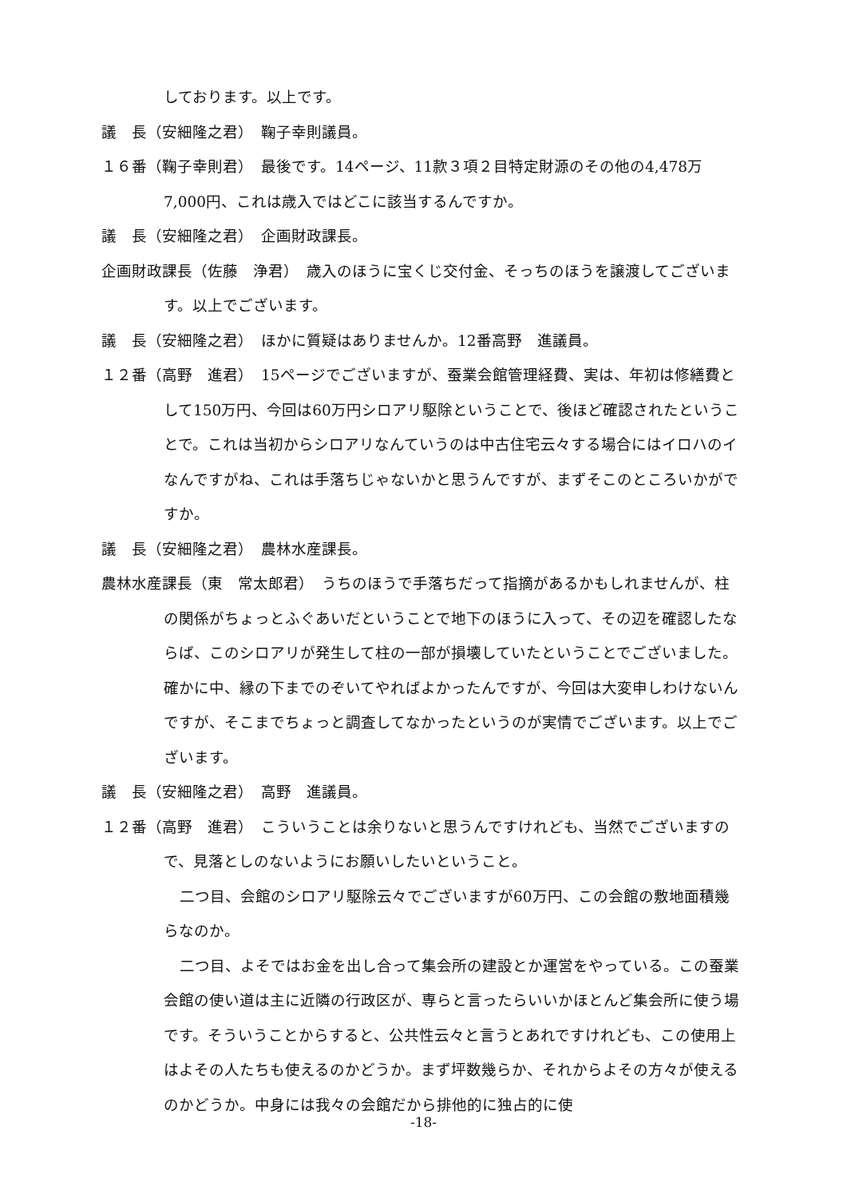しております。以上です。
議　長（安細隆之君）　鞠子幸則議員。
１６番（鞠子幸則君）　最後です。14ページ、11款３項２目特定財源のその他の4,478万7,000円、これは歳入ではどこに該当するんですか。
議　長（安細隆之君）　企画財政課長。
企画財政課長（佐藤　浄君）　歳入のほうに宝くじ交付金、そっちのほうを譲渡してございます。以上でございます。
議　長（安細隆之君）　ほかに質疑はありませんか。12番高野　進議員。
１２番（高野　進君）　15ページでございますが、蚕業会館管理経費、実は、年初は修繕費として150万円、今回は60万円シロアリ駆除ということで、後ほど確認されたということで。これは当初からシロアリなんていうのは中古住宅云々する場合にはイロハのイなんですがね、これは手落ちじゃないかと思うんですが、まずそこのところいかがですか。
議　長（安細隆之君）　農林水産課長。
農林水産課長（東　常太郎君）　うちのほうで手落ちだって指摘があるかもしれませんが、柱の関係がちょっとふぐあいだということで地下のほうに入って、その辺を確認したならば、このシロアリが発生して柱の一部が損壊していたということでございました。確かに中、縁の下までのぞいてやればよかったんですが、今回は大変申しわけないんですが、そこまでちょっと調査してなかったというのが実情でございます。以上でございます。
議　長（安細隆之君）　高野　進議員。
１２番（高野　進君）　こういうことは余りないと思うんですけれども、当然でございますので、見落としのないようにお願いしたいということ。
二つ目、会館のシロアリ駆除云々でございますが60万円、この会館の敷地面積幾らなのか。
二つ目、よそではお金を出し合って集会所の建設とか運営をやっている。この蚕業会館の使い道は主に近隣の行政区が、専らと言ったらいいかほとんど集会所に使う場です。そういうことからすると、公共性云々と言うとあれですけれども、この使用上はよその人たちも使えるのかどうか。まず坪数幾らか、それからよその方々が使えるのかどうか。中身には我々の会館だから排他的に独占的に使
-18-